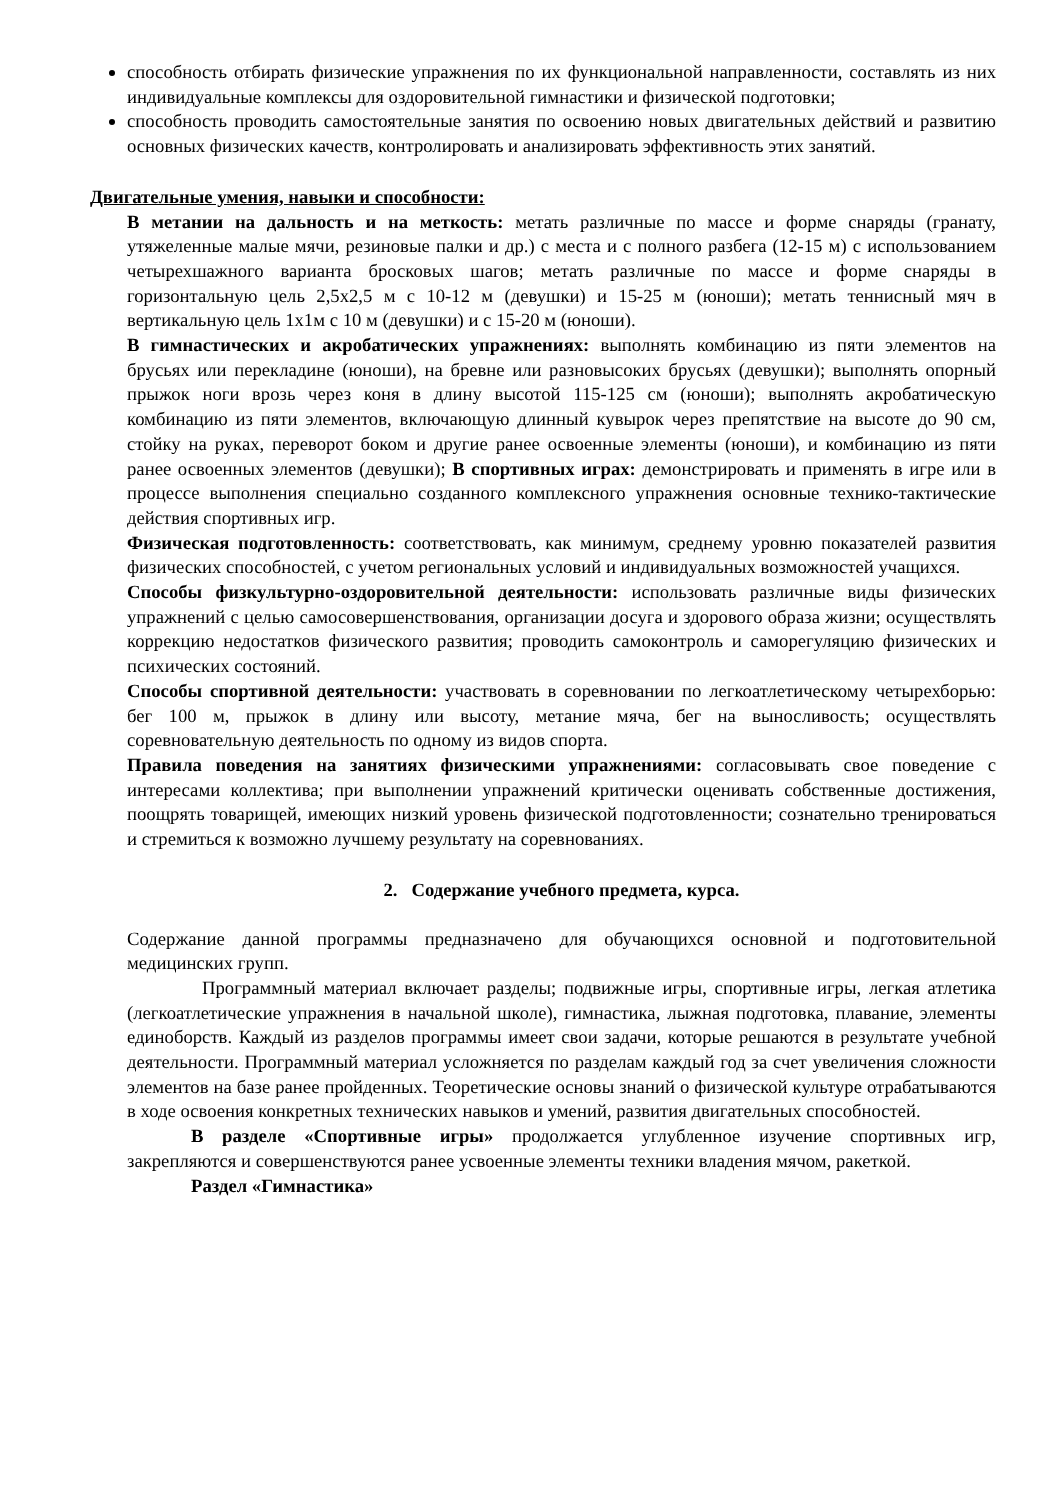способность отбирать физические упражнения по их функциональной направленности, составлять из них индивидуальные комплексы для оздоровительной гимнастики и физической подготовки;
способность проводить самостоятельные занятия по освоению новых двигательных действий и развитию основных физических качеств, контролировать и анализировать эффективность этих занятий.
Двигательные умения, навыки и способности:
В метании на дальность и на меткость: метать различные по массе и форме снаряды (гранату, утяжеленные малые мячи, резиновые палки и др.) с места и с полного разбега (12-15 м) с использованием четырехшажного варианта бросковых шагов; метать различные по массе и форме снаряды в горизонтальную цель 2,5х2,5 м с 10-12 м (девушки) и 15-25 м (юноши); метать теннисный мяч в вертикальную цель 1х1м с 10 м (девушки) и с 15-20 м (юноши).
В гимнастических и акробатических упражнениях: выполнять комбинацию из пяти элементов на брусьях или перекладине (юноши), на бревне или разновысоких брусьях (девушки); выполнять опорный прыжок ноги врозь через коня в длину высотой 115-125 см (юноши); выполнять акробатическую комбинацию из пяти элементов, включающую длинный кувырок через препятствие на высоте до 90 см, стойку на руках, переворот боком и другие ранее освоенные элементы (юноши), и комбинацию из пяти ранее освоенных элементов (девушки); В спортивных играх: демонстрировать и применять в игре или в процессе выполнения специально созданного комплексного упражнения основные технико-тактические действия спортивных игр.
Физическая подготовленность: соответствовать, как минимум, среднему уровню показателей развития физических способностей, с учетом региональных условий и индивидуальных возможностей учащихся.
Способы физкультурно-оздоровительной деятельности: использовать различные виды физических упражнений с целью самосовершенствования, организации досуга и здорового образа жизни; осуществлять коррекцию недостатков физического развития; проводить самоконтроль и саморегуляцию физических и психических состояний.
Способы спортивной деятельности: участвовать в соревновании по легкоатлетическому четырехборью: бег 100 м, прыжок в длину или высоту, метание мяча, бег на выносливость; осуществлять соревновательную деятельность по одному из видов спорта.
Правила поведения на занятиях физическими упражнениями: согласовывать свое поведение с интересами коллектива; при выполнении упражнений критически оценивать собственные достижения, поощрять товарищей, имеющих низкий уровень физической подготовленности; сознательно тренироваться и стремиться к возможно лучшему результату на соревнованиях.
2. Содержание учебного предмета, курса.
Содержание данной программы предназначено для обучающихся основной и подготовительной медицинских групп.
Программный материал включает разделы; подвижные игры, спортивные игры, легкая атлетика (легкоатлетические упражнения в начальной школе), гимнастика, лыжная подготовка, плавание, элементы единоборств. Каждый из разделов программы имеет свои задачи, которые решаются в результате учебной деятельности. Программный материал усложняется по разделам каждый год за счет увеличения сложности элементов на базе ранее пройденных. Теоретические основы знаний о физической культуре отрабатываются в ходе освоения конкретных технических навыков и умений, развития двигательных способностей.
В разделе «Спортивные игры» продолжается углубленное изучение спортивных игр, закрепляются и совершенствуются ранее усвоенные элементы техники владения мячом, ракеткой.
Раздел «Гимнастика»